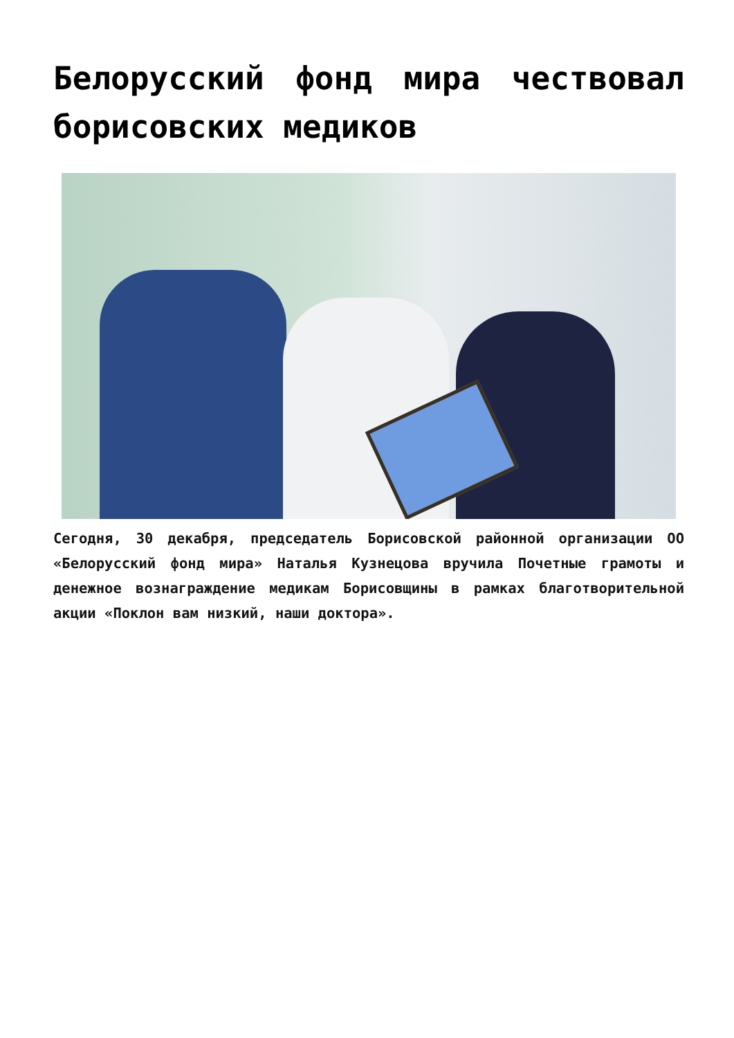Белорусский фонд мира чествовал борисовских медиков
Сегодня, 30 декабря, председатель Борисовской районной организации ОО «Белорусский фонд мира» Наталья Кузнецова вручила Почетные грамоты и денежное вознаграждение медикам Борисовщины в рамках благотворительной акции «Поклон вам низкий, наши доктора».